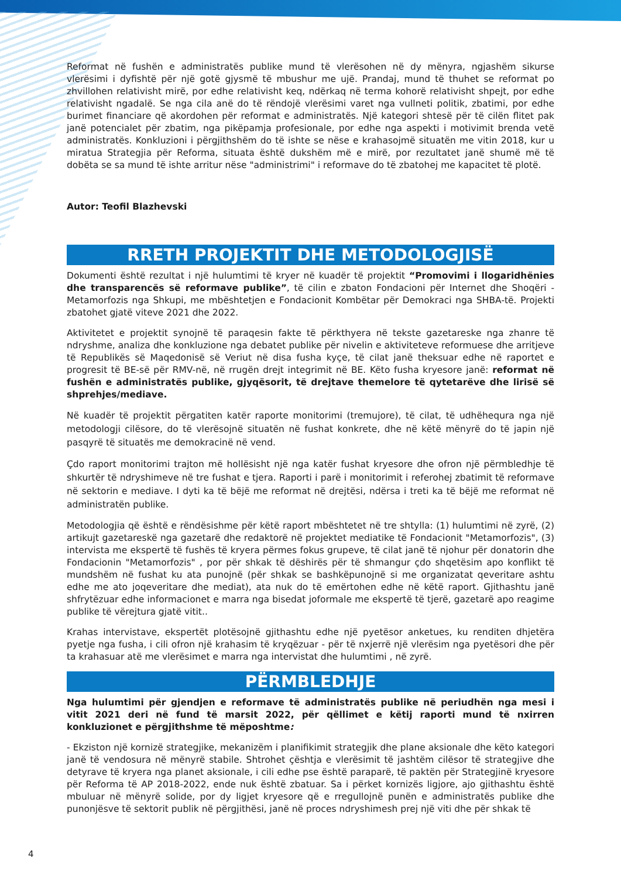Reformat në fushën e administratës publike mund të vlerësohen në dy mënyra, ngjashëm sikurse vlerësimi i dyfishtë për një gotë gjysmë të mbushur me ujë. Prandaj, mund të thuhet se reformat po zhvillohen relativisht mirë, por edhe relativisht keq, ndërkaq në terma kohorë relativisht shpejt, por edhe relativisht ngadalë. Se nga cila anë do të rëndojë vlerësimi varet nga vullneti politik, zbatimi, por edhe burimet financiare që akordohen për reformat e administratës. Një kategori shtesë për të cilën flitet pak janë potencialet për zbatim, nga pikëpamja profesionale, por edhe nga aspekti i motivimit brenda vetë administratës. Konkluzioni i përgjithshëm do të ishte se nëse e krahasojmë situatën me vitin 2018, kur u miratua Strategjia për Reforma, situata është dukshëm më e mirë, por rezultatet janë shumë më të dobëta se sa mund të ishte arritur nëse "administrimi" i reformave do të zbatohej me kapacitet të plotë.
Autor: Teofil Blazhevski
RRETH PROJEKTIT DHE METODOLOGJISË
Dokumenti është rezultat i një hulumtimi të kryer në kuadër të projektit “Promovimi i llogaridhënies dhe transparencës së reformave publike”, të cilin e zbaton Fondacioni për Internet dhe Shoqëri - Metamorfozis nga Shkupi, me mbështetjen e Fondacionit Kombëtar për Demokraci nga SHBA-të. Projekti zbatohet gjatë viteve 2021 dhe 2022.
Aktivitetet e projektit synojnë të paraqesin fakte të përkthyera në tekste gazetareske nga zhanre të ndryshme, analiza dhe konkluzione nga debatet publike për nivelin e aktiviteteve reformuese dhe arritjeve të Republikës së Maqedonisë së Veriut në disa fusha kyçe, të cilat janë theksuar edhe në raportet e progresit të BE-së për RMV-në, në rrugën drejt integrimit në BE. Këto fusha kryesore janë: reformat në fushën e administratës publike, gjyqësorit, të drejtave themelore të qytetarëve dhe lirisë së shprehjes/mediave.
Në kuadër të projektit përgatiten katër raporte monitorimi (tremujore), të cilat, të udhëhequra nga një metodologji cilësore, do të vlerësojnë situatën në fushat konkrete, dhe në këtë mënyrë do të japin një pasqyrë të situatës me demokracinë në vend.
Çdo raport monitorimi trajton më hollësisht një nga katër fushat kryesore dhe ofron një përmbledhje të shkurtër të ndryshimeve në tre fushat e tjera. Raporti i parë i monitorimit i referohej zbatimit të reformave në sektorin e mediave. I dyti ka të bëjë me reformat në drejtësi, ndërsa i treti ka të bëjë me reformat në administratën publike.
Metodologjia që është e rëndësishme për këtë raport mbështetet në tre shtylla: (1) hulumtimi në zyrë, (2) artikujt gazetareskë nga gazetarë dhe redaktorë në projektet mediatike të Fondacionit "Metamorfozis", (3) intervista me ekspertë të fushës të kryera përmes fokus grupeve, të cilat janë të njohur për donatorin dhe Fondacionin "Metamorfozis" , por për shkak të dëshirës për të shmangur çdo shqetësim apo konflikt të mundshëm në fushat ku ata punojnë (për shkak se bashkëpunojnë si me organizatat qeveritare ashtu edhe me ato joqeveritare dhe mediat), ata nuk do të emërtohen edhe në këtë raport. Gjithashtu janë shfrytëzuar edhe informacionet e marra nga bisedat joformale me ekspertë të tjerë, gazetarë apo reagime publike të vërejtura gjatë vitit..
Krahas intervistave, ekspertët plotësojnë gjithashtu edhe një pyetësor anketues, ku renditen dhjetëra pyetje nga fusha, i cili ofron një krahasim të kryqëzuar - për të nxjerrë një vlerësim nga pyetësori dhe për ta krahasuar atë me vlerësimet e marra nga intervistat dhe hulumtimi , në zyrë.
PËRMBLEDHJE
Nga hulumtimi për gjendjen e reformave të administratës publike në periudhën nga mesi i vitit 2021 deri në fund të marsit 2022, për qëllimet e këtij raporti mund të nxirren konkluzionet e përgjithshme të mëposhtme:
- Ekziston një kornizë strategjike, mekanizëm i planifikimit strategjik dhe plane aksionale dhe këto kategori janë të vendosura në mënyrë stabile. Shtrohet çështja e vlerësimit të jashtëm cilësor të strategjive dhe detyrave të kryera nga planet aksionale, i cili edhe pse është paraparë, të paktën për Strategjinë kryesore për Reforma të AP 2018-2022, ende nuk është zbatuar. Sa i përket kornizës ligjore, ajo gjithashtu është mbuluar në mënyrë solide, por dy ligjet kryesore që e rregullojnë punën e administratës publike dhe punonjësve të sektorit publik në përgjithësi, janë në proces ndryshimesh prej një viti dhe për shkak të
4